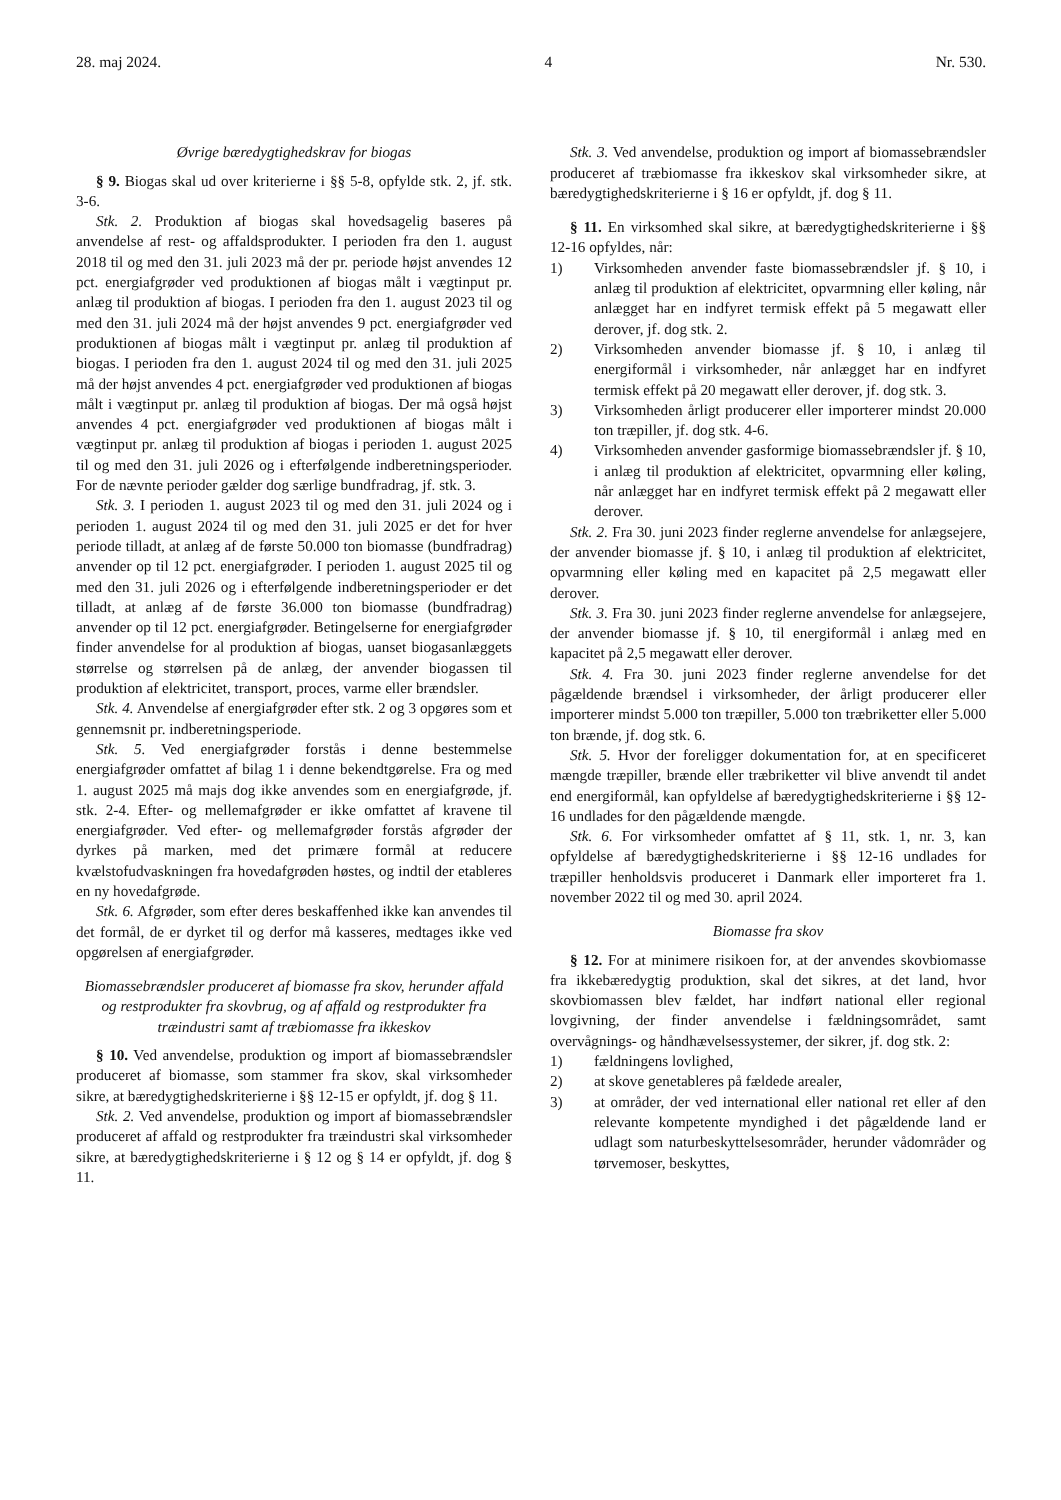28. maj 2024. 4 Nr. 530.
Øvrige bæredygtighedskrav for biogas
§ 9. Biogas skal ud over kriterierne i §§ 5-8, opfylde stk. 2, jf. stk. 3-6.
Stk. 2. Produktion af biogas skal hovedsagelig baseres på anvendelse af rest- og affaldsprodukter. I perioden fra den 1. august 2018 til og med den 31. juli 2023 må der pr. periode højst anvendes 12 pct. energiafgrøder ved produktionen af biogas målt i vægtinput pr. anlæg til produktion af biogas. I perioden fra den 1. august 2023 til og med den 31. juli 2024 må der højst anvendes 9 pct. energiafgrøder ved produktionen af biogas målt i vægtinput pr. anlæg til produktion af biogas. I perioden fra den 1. august 2024 til og med den 31. juli 2025 må der højst anvendes 4 pct. energiafgrøder ved produktionen af biogas målt i vægtinput pr. anlæg til produktion af biogas. Der må også højst anvendes 4 pct. energiafgrøder ved produktionen af biogas målt i vægtinput pr. anlæg til produktion af biogas i perioden 1. august 2025 til og med den 31. juli 2026 og i efterfølgende indberetningsperioder. For de nævnte perioder gælder dog særlige bundfradrag, jf. stk. 3.
Stk. 3. I perioden 1. august 2023 til og med den 31. juli 2024 og i perioden 1. august 2024 til og med den 31. juli 2025 er det for hver periode tilladt, at anlæg af de første 50.000 ton biomasse (bundfradrag) anvender op til 12 pct. energiafgrøder. I perioden 1. august 2025 til og med den 31. juli 2026 og i efterfølgende indberetningsperioder er det tilladt, at anlæg af de første 36.000 ton biomasse (bundfradrag) anvender op til 12 pct. energiafgrøder. Betingelserne for energiafgrøder finder anvendelse for al produktion af biogas, uanset biogasanlæggets størrelse og størrelsen på de anlæg, der anvender biogassen til produktion af elektricitet, transport, proces, varme eller brændsler.
Stk. 4. Anvendelse af energiafgrøder efter stk. 2 og 3 opgøres som et gennemsnit pr. indberetningsperiode.
Stk. 5. Ved energiafgrøder forstås i denne bestemmelse energiafgrøder omfattet af bilag 1 i denne bekendtgørelse. Fra og med 1. august 2025 må majs dog ikke anvendes som en energiafgrøde, jf. stk. 2-4. Efter- og mellemafgrøder er ikke omfattet af kravene til energiafgrøder. Ved efter- og mellemafgrøder forstås afgrøder der dyrkes på marken, med det primære formål at reducere kvælstofudvaskningen fra hovedafgrøden høstes, og indtil der etableres en ny hovedafgrøde.
Stk. 6. Afgrøder, som efter deres beskaffenhed ikke kan anvendes til det formål, de er dyrket til og derfor må kasseres, medtages ikke ved opgørelsen af energiafgrøder.
Biomassebrændsler produceret af biomasse fra skov, herunder affald og restprodukter fra skovbrug, og af affald og restprodukter fra træindustri samt af træbiomasse fra ikkeskov
§ 10. Ved anvendelse, produktion og import af biomassebrændsler produceret af biomasse, som stammer fra skov, skal virksomheder sikre, at bæredygtighedskriterierne i §§ 12-15 er opfyldt, jf. dog § 11.
Stk. 2. Ved anvendelse, produktion og import af biomassebrændsler produceret af affald og restprodukter fra træindustri skal virksomheder sikre, at bæredygtighedskriterierne i § 12 og § 14 er opfyldt, jf. dog § 11.
Stk. 3. Ved anvendelse, produktion og import af biomassebrændsler produceret af træbiomasse fra ikkeskov skal virksomheder sikre, at bæredygtighedskriterierne i § 16 er opfyldt, jf. dog § 11.
§ 11. En virksomhed skal sikre, at bæredygtighedskriterierne i §§ 12-16 opfyldes, når:
1) Virksomheden anvender faste biomassebrændsler jf. § 10, i anlæg til produktion af elektricitet, opvarmning eller køling, når anlægget har en indfyret termisk effekt på 5 megawatt eller derover, jf. dog stk. 2.
2) Virksomheden anvender biomasse jf. § 10, i anlæg til energiformål i virksomheder, når anlægget har en indfyret termisk effekt på 20 megawatt eller derover, jf. dog stk. 3.
3) Virksomheden årligt producerer eller importerer mindst 20.000 ton træpiller, jf. dog stk. 4-6.
4) Virksomheden anvender gasformige biomassebrændsler jf. § 10, i anlæg til produktion af elektricitet, opvarmning eller køling, når anlægget har en indfyret termisk effekt på 2 megawatt eller derover.
Stk. 2. Fra 30. juni 2023 finder reglerne anvendelse for anlægsejere, der anvender biomasse jf. § 10, i anlæg til produktion af elektricitet, opvarmning eller køling med en kapacitet på 2,5 megawatt eller derover.
Stk. 3. Fra 30. juni 2023 finder reglerne anvendelse for anlægsejere, der anvender biomasse jf. § 10, til energiformål i anlæg med en kapacitet på 2,5 megawatt eller derover.
Stk. 4. Fra 30. juni 2023 finder reglerne anvendelse for det pågældende brændsel i virksomheder, der årligt producerer eller importerer mindst 5.000 ton træpiller, 5.000 ton træbriketter eller 5.000 ton brænde, jf. dog stk. 6.
Stk. 5. Hvor der foreligger dokumentation for, at en specificeret mængde træpiller, brænde eller træbriketter vil blive anvendt til andet end energiformål, kan opfyldelse af bæredygtighedskriterierne i §§ 12-16 undlades for den pågældende mængde.
Stk. 6. For virksomheder omfattet af § 11, stk. 1, nr. 3, kan opfyldelse af bæredygtighedskriterierne i §§ 12-16 undlades for træpiller henholdsvis produceret i Danmark eller importeret fra 1. november 2022 til og med 30. april 2024.
Biomasse fra skov
§ 12. For at minimere risikoen for, at der anvendes skovbiomasse fra ikkebæredygtig produktion, skal det sikres, at det land, hvor skovbiomassen blev fældet, har indført national eller regional lovgivning, der finder anvendelse i fældningsområdet, samt overvågnings- og håndhævelsessystemer, der sikrer, jf. dog stk. 2:
1) fældningens lovlighed,
2) at skove genetableres på fældede arealer,
3) at områder, der ved international eller national ret eller af den relevante kompetente myndighed i det pågældende land er udlagt som naturbeskyttelsesområder, herunder vådområder og tørvemoser, beskyttes,